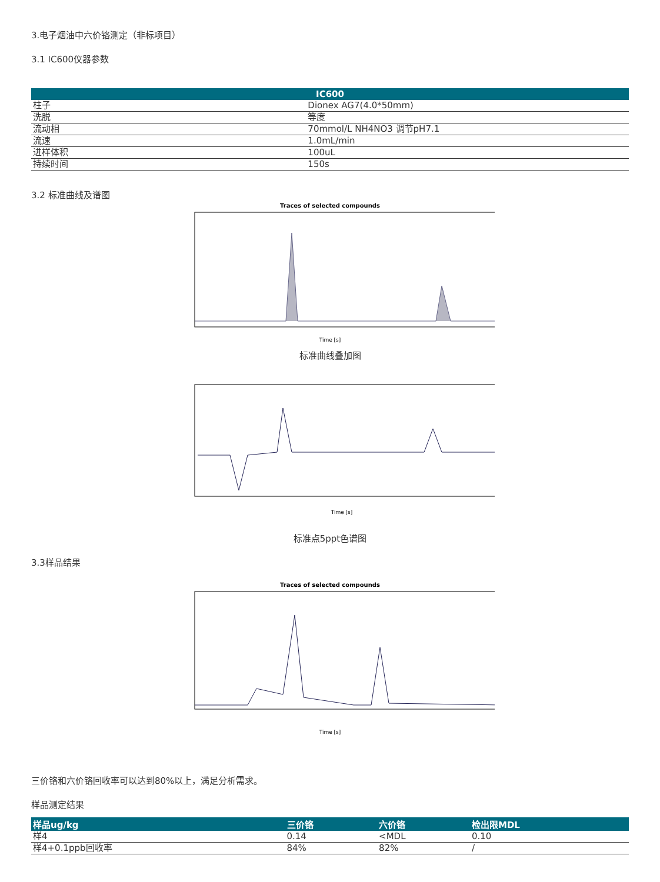3.电子烟油中六价铬测定（非标项目）
3.1 IC600仪器参数
| IC600 | |
| --- | --- |
| 柱子 | Dionex AG7(4.0*50mm) |
| 洗脱 | 等度 |
| 流动相 | 70mmol/L NH4NO3 调节pH7.1 |
| 流速 | 1.0mL/min |
| 进样体积 | 100uL |
| 持续时间 | 150s |
3.2 标准曲线及谱图
Traces of selected compounds
Time [s]
标准曲线叠加图
Time [s]
标准点5ppt色谱图
3.3样品结果
Traces of selected compounds
Time [s]
三价铬和六价铬回收率可以达到80%以上，满足分析需求。
样品测定结果
| 样品ug/kg | 三价铬 | 六价铬 | 检出限MDL |
| --- | --- | --- | --- |
| 样4 | 0.14 | <MDL | 0.10 |
| 样4+0.1ppb回收率 | 84% | 82% | / |